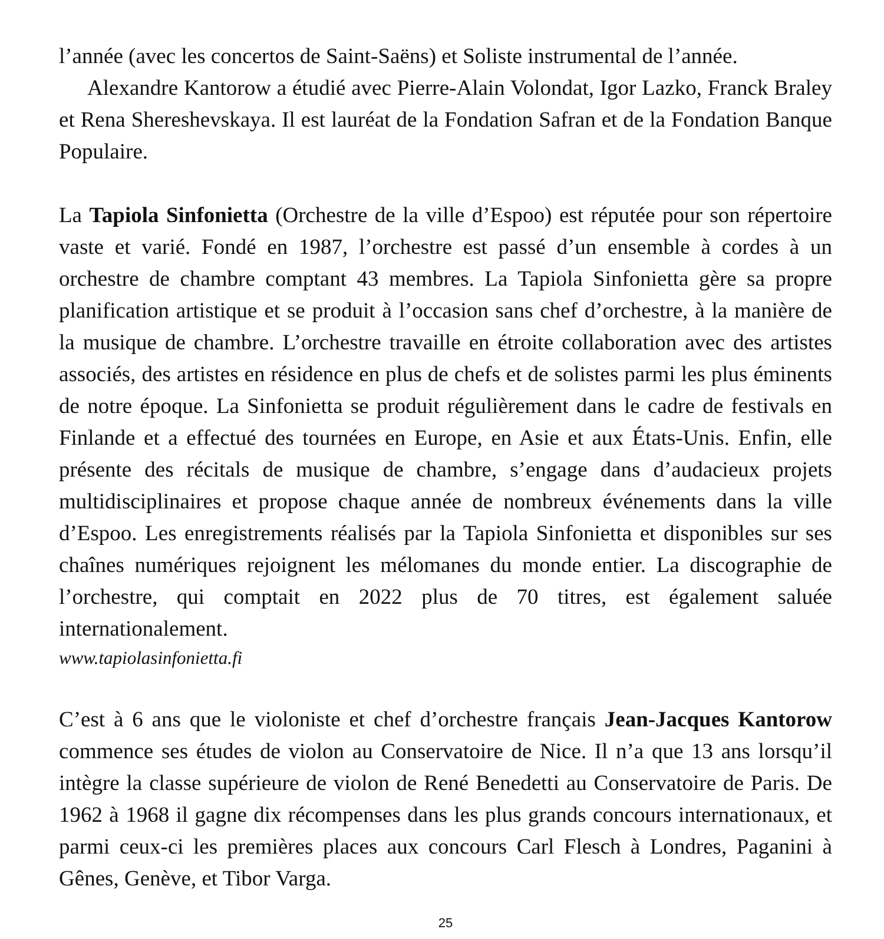l’année (avec les concertos de Saint-Saëns) et Soliste instrumental de l’année.
Alexandre Kantorow a étudié avec Pierre-Alain Volondat, Igor Lazko, Franck Braley et Rena Shereshevskaya. Il est lauréat de la Fondation Safran et de la Fondation Banque Populaire.
La Tapiola Sinfonietta (Orchestre de la ville d’Espoo) est réputée pour son répertoire vaste et varié. Fondé en 1987, l’orchestre est passé d’un ensemble à cordes à un orchestre de chambre comptant 43 membres. La Tapiola Sinfonietta gère sa propre planification artistique et se produit à l’occasion sans chef d’orchestre, à la manière de la musique de chambre. L’orchestre travaille en étroite collaboration avec des artistes associés, des artistes en résidence en plus de chefs et de solistes parmi les plus éminents de notre époque. La Sinfonietta se produit régulièrement dans le cadre de festivals en Finlande et a effectué des tournées en Europe, en Asie et aux États-Unis. Enfin, elle présente des récitals de musique de chambre, s’engage dans d’audacieux projets multidisciplinaires et propose chaque année de nombreux événements dans la ville d’Espoo. Les enregistrements réalisés par la Tapiola Sinfonietta et disponibles sur ses chaînes numériques rejoignent les mélomanes du monde entier. La discographie de l’orchestre, qui comptait en 2022 plus de 70 titres, est également saluée internationalement.
www.tapiolasinfonietta.fi
C’est à 6 ans que le violoniste et chef d’orchestre français Jean-Jacques Kantorow commence ses études de violon au Conservatoire de Nice. Il n’a que 13 ans lorsqu’il intègre la classe supérieure de violon de René Benedetti au Conservatoire de Paris. De 1962 à 1968 il gagne dix récompenses dans les plus grands concours internationaux, et parmi ceux-ci les premières places aux concours Carl Flesch à Londres, Paganini à Gênes, Genève, et Tibor Varga.
25